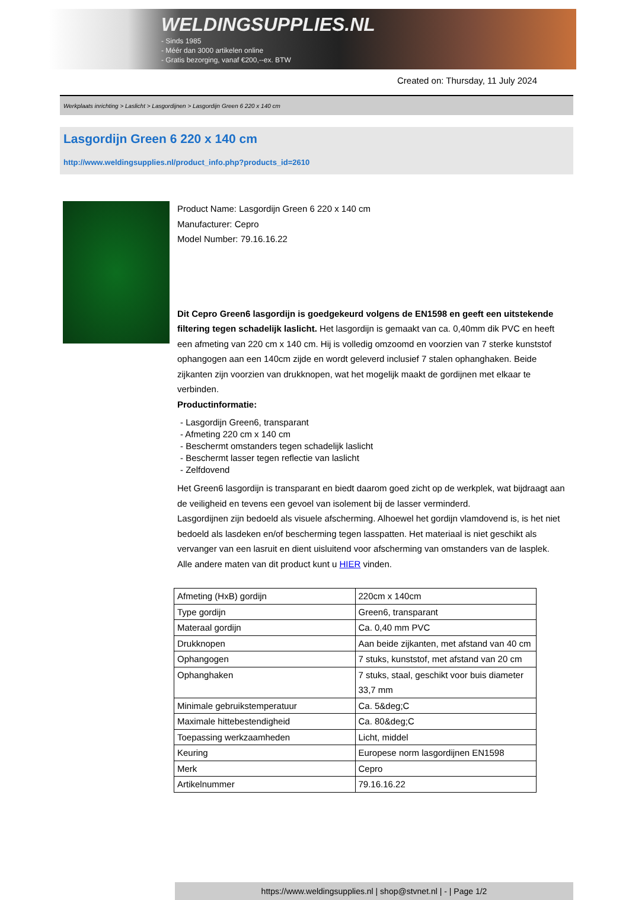WELDINGSUPPLIES.NL
- Sinds 1985
- Méér dan 3000 artikelen online
- Gratis bezorging, vanaf €200,--ex. BTW
Created on: Thursday, 11 July 2024
Werkplaats inrichting > Laslicht > Lasgordijnen > Lasgordijn Green 6 220 x 140 cm
Lasgordijn Green 6 220 x 140 cm
http://www.weldingsupplies.nl/product_info.php?products_id=2610
Product Name: Lasgordijn Green 6 220 x 140 cm
Manufacturer: Cepro
Model Number: 79.16.16.22
Dit Cepro Green6 lasgordijn is goedgekeurd volgens de EN1598 en geeft een uitstekende filtering tegen schadelijk laslicht. Het lasgordijn is gemaakt van ca. 0,40mm dik PVC en heeft een afmeting van 220 cm x 140 cm. Hij is volledig omzoomd en voorzien van 7 sterke kunststof ophangogen aan een 140cm zijde en wordt geleverd inclusief 7 stalen ophanghaken. Beide zijkanten zijn voorzien van drukknopen, wat het mogelijk maakt de gordijnen met elkaar te verbinden.
Productinformatie:
- Lasgordijn Green6, transparant
- Afmeting 220 cm x 140 cm
- Beschermt omstanders tegen schadelijk laslicht
- Beschermt lasser tegen reflectie van laslicht
- Zelfdovend
Het Green6 lasgordijn is transparant en biedt daarom goed zicht op de werkplek, wat bijdraagt aan de veiligheid en tevens een gevoel van isolement bij de lasser verminderd.
Lasgordijnen zijn bedoeld als visuele afscherming. Alhoewel het gordijn vlamdovend is, is het niet bedoeld als lasdeken en/of bescherming tegen lasspatten. Het materiaal is niet geschikt als vervanger van een lasruit en dient uisluitend voor afscherming van omstanders van de lasplek.
Alle andere maten van dit product kunt u HIER vinden.
| Afmeting (HxB) gordijn | 220cm x 140cm |
| Type gordijn | Green6, transparant |
| Materaal gordijn | Ca. 0,40 mm PVC |
| Drukknopen | Aan beide zijkanten, met afstand van 40 cm |
| Ophangogen | 7 stuks, kunststof, met afstand van 20 cm |
| Ophanghaken | 7 stuks, staal, geschikt voor buis diameter 33,7 mm |
| Minimale gebruikstemperatuur | Ca. 5&deg;C |
| Maximale hittebestendigheid | Ca. 80&deg;C |
| Toepassing werkzaamheden | Licht, middel |
| Keuring | Europese norm lasgordijnen EN1598 |
| Merk | Cepro |
| Artikelnummer | 79.16.16.22 |
https://www.weldingsupplies.nl | shop@stvnet.nl | - | Page 1/2